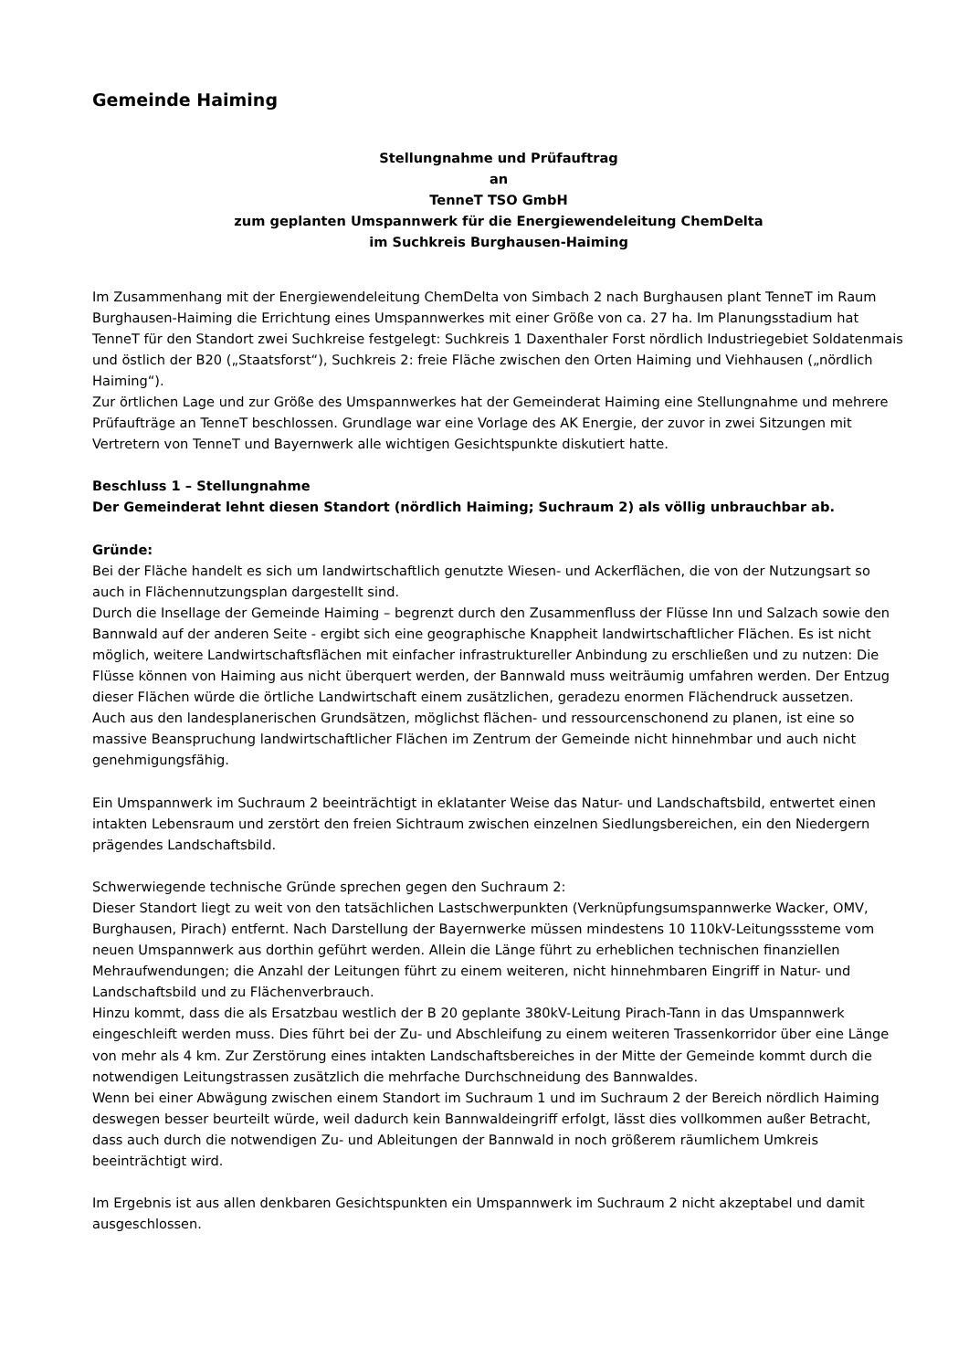Gemeinde Haiming
Stellungnahme und Prüfauftrag
an
TenneT TSO GmbH
zum geplanten Umspannwerk für die Energiewendeleitung ChemDelta
im Suchkreis Burghausen-Haiming
Im Zusammenhang mit der Energiewendeleitung ChemDelta von Simbach 2 nach Burghausen plant TenneT im Raum Burghausen-Haiming die Errichtung eines Umspannwerkes mit einer Größe von ca. 27 ha. Im Planungsstadium hat TenneT für den Standort zwei Suchkreise festgelegt: Suchkreis 1 Daxenthaler Forst nördlich Industriegebiet Soldatenmais und östlich der B20 („Staatsforst“), Suchkreis 2: freie Fläche zwischen den Orten Haiming und Viehhausen („nördlich Haiming“).
Zur örtlichen Lage und zur Größe des Umspannwerkes hat der Gemeinderat Haiming eine Stellungnahme und mehrere Prüfaufträge an TenneT beschlossen. Grundlage war eine Vorlage des AK Energie, der zuvor in zwei Sitzungen mit Vertretern von TenneT und Bayernwerk alle wichtigen Gesichtspunkte diskutiert hatte.
Beschluss 1 – Stellungnahme
Der Gemeinderat lehnt diesen Standort (nördlich Haiming; Suchraum 2) als völlig unbrauchbar ab.
Gründe:
Bei der Fläche handelt es sich um landwirtschaftlich genutzte Wiesen- und Ackerflächen, die von der Nutzungsart so auch in Flächennutzungsplan dargestellt sind.
Durch die Insellage der Gemeinde Haiming – begrenzt durch den Zusammenfluss der Flüsse Inn und Salzach sowie den Bannwald auf der anderen Seite - ergibt sich eine geographische Knappheit landwirtschaftlicher Flächen. Es ist nicht möglich, weitere Landwirtschaftsflächen mit einfacher infrastruktureller Anbindung zu erschließen und zu nutzen: Die Flüsse können von Haiming aus nicht überquert werden, der Bannwald muss weiträumig umfahren werden. Der Entzug dieser Flächen würde die örtliche Landwirtschaft einem zusätzlichen, geradezu enormen Flächendruck aussetzen.
Auch aus den landesplanerischen Grundsätzen, möglichst flächen- und ressourcenschonend zu planen, ist eine so massive Beanspruchung landwirtschaftlicher Flächen im Zentrum der Gemeinde nicht hinnehmbar und auch nicht genehmigungsfähig.
Ein Umspannwerk im Suchraum 2 beeinträchtigt in eklatanter Weise das Natur- und Landschaftsbild, entwertet einen intakten Lebensraum und zerstört den freien Sichtraum zwischen einzelnen Siedlungsbereichen, ein den Niedergern prägendes Landschaftsbild.
Schwerwiegende technische Gründe sprechen gegen den Suchraum 2:
Dieser Standort liegt zu weit von den tatsächlichen Lastschwerpunkten (Verknüpfungsumspannwerke Wacker, OMV, Burghausen, Pirach) entfernt. Nach Darstellung der Bayernwerke müssen mindestens 10 110kV-Leitungsssteme vom neuen Umspannwerk aus dorthin geführt werden. Allein die Länge führt zu erheblichen technischen finanziellen Mehraufwendungen; die Anzahl der Leitungen führt zu einem weiteren, nicht hinnehmbaren Eingriff in Natur- und Landschaftsbild und zu Flächenverbrauch.
Hinzu kommt, dass die als Ersatzbau westlich der B 20 geplante 380kV-Leitung Pirach-Tann in das Umspannwerk eingeschleift werden muss. Dies führt bei der Zu- und Abschleifung zu einem weiteren Trassenkorridor über eine Länge von mehr als 4 km. Zur Zerstörung eines intakten Landschaftsbereiches in der Mitte der Gemeinde kommt durch die notwendigen Leitungstrassen zusätzlich die mehrfache Durchschneidung des Bannwaldes.
Wenn bei einer Abwägung zwischen einem Standort im Suchraum 1 und im Suchraum 2 der Bereich nördlich Haiming deswegen besser beurteilt würde, weil dadurch kein Bannwaldeingriff erfolgt, lässt dies vollkommen außer Betracht, dass auch durch die notwendigen Zu- und Ableitungen der Bannwald in noch größerem räumlichem Umkreis beeinträchtigt wird.
Im Ergebnis ist aus allen denkbaren Gesichtspunkten ein Umspannwerk im Suchraum 2 nicht akzeptabel und damit ausgeschlossen.